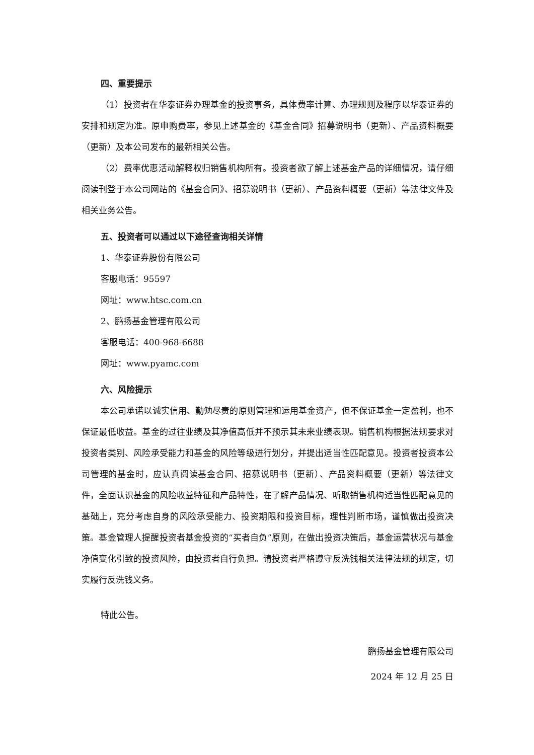四、重要提示
（1）投资者在华泰证券办理基金的投资事务，具体费率计算、办理规则及程序以华泰证券的安排和规定为准。原申购费率，参见上述基金的《基金合同》招募说明书（更新）、产品资料概要（更新）及本公司发布的最新相关公告。
（2）费率优惠活动解释权归销售机构所有。投资者欲了解上述基金产品的详细情况，请仔细阅读刊登于本公司网站的《基金合同》、招募说明书（更新）、产品资料概要（更新）等法律文件及相关业务公告。
五、投资者可以通过以下途径查询相关详情
1、华泰证券股份有限公司
客服电话：95597
网址：www.htsc.com.cn
2、鹏扬基金管理有限公司
客服电话：400-968-6688
网址：www.pyamc.com
六、风险提示
本公司承诺以诚实信用、勤勉尽责的原则管理和运用基金资产，但不保证基金一定盈利，也不保证最低收益。基金的过往业绩及其净值高低并不预示其未来业绩表现。销售机构根据法规要求对投资者类别、风险承受能力和基金的风险等级进行划分，并提出适当性匹配意见。投资者投资本公司管理的基金时，应认真阅读基金合同、招募说明书（更新）、产品资料概要（更新）等法律文件，全面认识基金的风险收益特征和产品特性，在了解产品情况、听取销售机构适当性匹配意见的基础上，充分考虑自身的风险承受能力、投资期限和投资目标，理性判断市场，谨慎做出投资决策。基金管理人提醒投资者基金投资的“买者自负”原则，在做出投资决策后，基金运营状况与基金净值变化引致的投资风险，由投资者自行负担。请投资者严格遵守反洗钱相关法律法规的规定，切实履行反洗钱义务。
特此公告。
鹏扬基金管理有限公司
2024 年 12 月 25 日